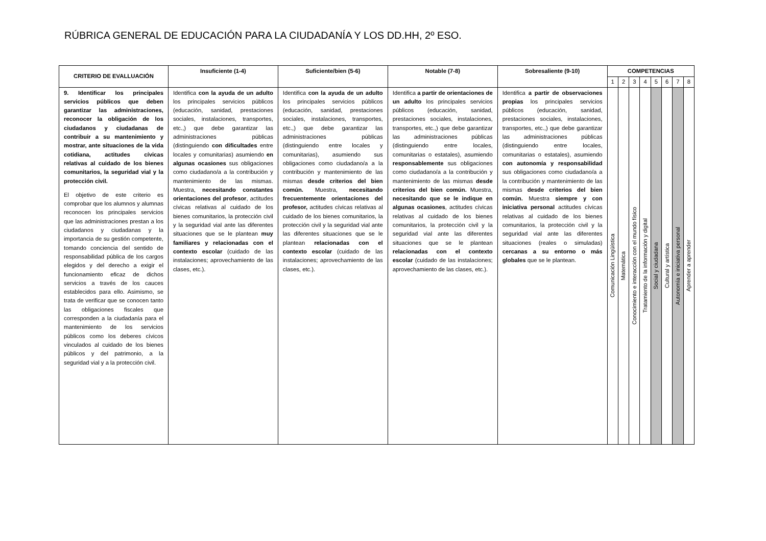RÚBRICA GENERAL DE EDUCACIÓN PARA LA CIUDADANÍA Y LOS DD.HH, 2º ESO.
| CRITERIO DE EVALLUACIÓN | Insuficiente (1-4) | Suficiente/bien (5-6) | Notable (7-8) | Sobresaliente (9-10) | COMPETENCIAS | | | | | | | |
| --- | --- | --- | --- | --- | --- | --- | --- | --- | --- | --- | --- | --- |
| | | | | | 1 | 2 | 3 | 4 | 5 | 6 | 7 | 8 |
| 9. Identificar los principales servicios públicos que deben garantizar las administraciones, reconocer la obligación de los ciudadanos y ciudadanas de contribuir a su mantenimiento y mostrar, ante situaciones de la vida cotidiana, actitudes cívicas relativas al cuidado de los bienes comunitarios, la seguridad vial y la protección civil. El objetivo de este criterio es comprobar que los alumnos y alumnas reconocen los principales servicios que las administraciones prestan a los ciudadanos y ciudadanas y la importancia de su gestión competente, tomando conciencia del sentido de responsabilidad pública de los cargos elegidos y del derecho a exigir el funcionamiento eficaz de dichos servicios a través de los cauces establecidos para ello. Asimismo, se trata de verificar que se conocen tanto las obligaciones fiscales que corresponden a la ciudadanía para el mantenimiento de los servicios públicos como los deberes cívicos vinculados al cuidado de los bienes públicos y del patrimonio, a la seguridad vial y a la protección civil. | Identifica con la ayuda de un adulto los principales servicios públicos (educación, sanidad, prestaciones sociales, instalaciones, transportes, etc.,) que debe garantizar las administraciones públicas (distinguiendo con dificultades entre locales y comunitarias) asumiendo en algunas ocasiones sus obligaciones como ciudadano/a a la contribución y mantenimiento de las mismas. Muestra, necesitando constantes orientaciones del profesor , actitudes cívicas relativas al cuidado de los bienes comunitarios, la protección civil y la seguridad vial ante las diferentes situaciones que se le plantean muy familiares y relacionadas con el contexto escolar (cuidado de las instalaciones; aprovechamiento de las clases, etc.). | Identifica con la ayuda de un adulto los principales servicios públicos (educación, sanidad, prestaciones sociales, instalaciones, transportes, etc.,) que debe garantizar las administraciones públicas (distinguiendo entre locales y comunitarias), asumiendo sus obligaciones como ciudadano/a a la contribución y mantenimiento de las mismas desde criterios del bien común. Muestra, necesitando frecuentemente orientaciones del profesor, actitudes cívicas relativas al cuidado de los bienes comunitarios, la protección civil y la seguridad vial ante las diferentes situaciones que se le plantean relacionadas con el contexto escolar (cuidado de las instalaciones; aprovechamiento de las clases, etc.). | Identifica a partir de orientaciones de un adulto los principales servicios públicos (educación, sanidad, prestaciones sociales, instalaciones, transportes, etc.,) que debe garantizar las administraciones públicas (distinguiendo entre locales, comunitarias o estatales), asumiendo responsablemente sus obligaciones como ciudadano/a a la contribución y mantenimiento de las mismas desde criterios del bien común. Muestra, necesitando que se le indique en algunas ocasiones , actitudes cívicas relativas al cuidado de los bienes comunitarios, la protección civil y la seguridad vial ante las diferentes situaciones que se le plantean relacionadas con el contexto escolar (cuidado de las instalaciones; aprovechamiento de las clases, etc.). | Identifica a partir de observaciones propias los principales servicios públicos (educación, sanidad, prestaciones sociales, instalaciones, transportes, etc.,) que debe garantizar las administraciones públicas (distinguiendo entre locales, comunitarias o estatales), asumiendo con autonomía y responsabilidad sus obligaciones como ciudadano/a a la contribución y mantenimiento de las mismas desde criterios del bien común. Muestra siempre y con iniciativa personal actitudes cívicas relativas al cuidado de los bienes comunitarios, la protección civil y la seguridad vial ante las diferentes situaciones (reales o simuladas) cercanas a su entorno o más globales que se le plantean. | Comunicación Lingüística | Matemática | Conocimiento e interacción con el mundo físico | Tratamiento de la información y digital | Social y ciudadana | Cultural y artística | Autonomía e iniciativa personal | Aprender a aprender |